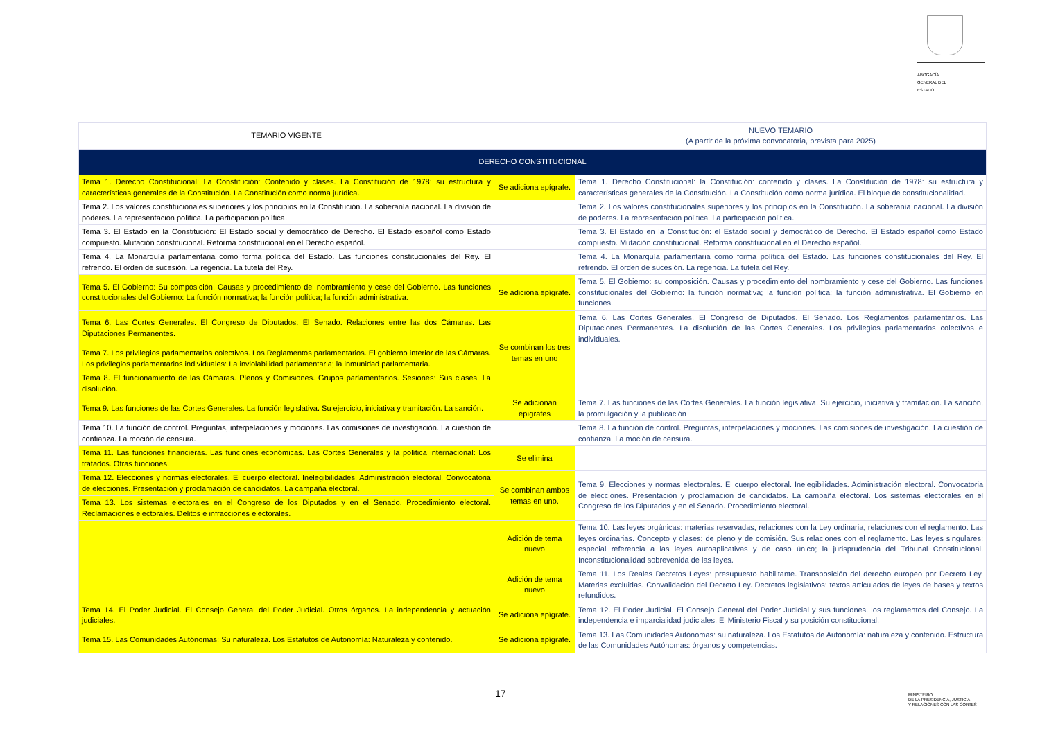ABOGACÍA
GENERAL DEL
ESTADO
| TEMARIO VIGENTE | | NUEVO TEMARIO (A partir de la próxima convocatoria, prevista para 2025) |
| --- | --- | --- |
| DERECHO CONSTITUCIONAL | | |
| Tema 1. Derecho Constitucional: La Constitución: Contenido y clases. La Constitución de 1978: su estructura y características generales de la Constitución. La Constitución como norma jurídica. | Se adiciona epígrafe. | Tema 1. Derecho Constitucional: la Constitución: contenido y clases. La Constitución de 1978: su estructura y características generales de la Constitución. La Constitución como norma jurídica. El bloque de constitucionalidad. |
| Tema 2. Los valores constitucionales superiores y los principios en la Constitución. La soberanía nacional. La división de poderes. La representación política. La participación política. | | Tema 2. Los valores constitucionales superiores y los principios en la Constitución. La soberanía nacional. La división de poderes. La representación política. La participación política. |
| Tema 3. El Estado en la Constitución: El Estado social y democrático de Derecho. El Estado español como Estado compuesto. Mutación constitucional. Reforma constitucional en el Derecho español. | | Tema 3. El Estado en la Constitución: el Estado social y democrático de Derecho. El Estado español como Estado compuesto. Mutación constitucional. Reforma constitucional en el Derecho español. |
| Tema 4. La Monarquía parlamentaria como forma política del Estado. Las funciones constitucionales del Rey. El refrendo. El orden de sucesión. La regencia. La tutela del Rey. | | Tema 4. La Monarquía parlamentaria como forma política del Estado. Las funciones constitucionales del Rey. El refrendo. El orden de sucesión. La regencia. La tutela del Rey. |
| Tema 5. El Gobierno: Su composición. Causas y procedimiento del nombramiento y cese del Gobierno. Las funciones constitucionales del Gobierno: La función normativa; la función política; la función administrativa. | Se adiciona epígrafe. | Tema 5. El Gobierno: su composición. Causas y procedimiento del nombramiento y cese del Gobierno. Las funciones constitucionales del Gobierno: la función normativa; la función política; la función administrativa. El Gobierno en funciones. |
| Tema 6. Las Cortes Generales. El Congreso de Diputados. El Senado. Relaciones entre las dos Cámaras. Las Diputaciones Permanentes. | Se combinan los tres temas en uno | Tema 6. Las Cortes Generales. El Congreso de Diputados. El Senado. Los Reglamentos parlamentarios. Las Diputaciones Permanentes. La disolución de las Cortes Generales. Los privilegios parlamentarios colectivos e individuales. |
| Tema 7. Los privilegios parlamentarios colectivos. Los Reglamentos parlamentarios. El gobierno interior de las Cámaras. Los privilegios parlamentarios individuales: La inviolabilidad parlamentaria; la inmunidad parlamentaria. | | |
| Tema 8. El funcionamiento de las Cámaras. Plenos y Comisiones. Grupos parlamentarios. Sesiones: Sus clases. La disolución. | | |
| Tema 9. Las funciones de las Cortes Generales. La función legislativa. Su ejercicio, iniciativa y tramitación. La sanción. | Se adicionan epígrafes | Tema 7. Las funciones de las Cortes Generales. La función legislativa. Su ejercicio, iniciativa y tramitación. La sanción, la promulgación y la publicación |
| Tema 10. La función de control. Preguntas, interpelaciones y mociones. Las comisiones de investigación. La cuestión de confianza. La moción de censura. | | Tema 8. La función de control. Preguntas, interpelaciones y mociones. Las comisiones de investigación. La cuestión de confianza. La moción de censura. |
| Tema 11. Las funciones financieras. Las funciones económicas. Las Cortes Generales y la política internacional: Los tratados. Otras funciones. | Se elimina | |
| Tema 12. Elecciones y normas electorales. El cuerpo electoral. Inelegibilidades. Administración electoral. Convocatoria de elecciones. Presentación y proclamación de candidatos. La campaña electoral. | Se combinan ambos temas en uno. | Tema 9. Elecciones y normas electorales. El cuerpo electoral. Inelegibilidades. Administración electoral. Convocatoria de elecciones. Presentación y proclamación de candidatos. La campaña electoral. Los sistemas electorales en el Congreso de los Diputados y en el Senado. Procedimiento electoral. |
| Tema 13. Los sistemas electorales en el Congreso de los Diputados y en el Senado. Procedimiento electoral. Reclamaciones electorales. Delitos e infracciones electorales. | | |
| | Adición de tema nuevo | Tema 10. Las leyes orgánicas: materias reservadas, relaciones con la Ley ordinaria, relaciones con el reglamento. Las leyes ordinarias. Concepto y clases: de pleno y de comisión. Sus relaciones con el reglamento. Las leyes singulares: especial referencia a las leyes autoaplicativas y de caso único; la jurisprudencia del Tribunal Constitucional. Inconstitucionalidad sobrevenida de las leyes. |
| | Adición de tema nuevo | Tema 11. Los Reales Decretos Leyes: presupuesto habilitante. Transposición del derecho europeo por Decreto Ley. Materias excluidas. Convalidación del Decreto Ley. Decretos legislativos: textos articulados de leyes de bases y textos refundidos. |
| Tema 14. El Poder Judicial. El Consejo General del Poder Judicial. Otros órganos. La independencia y actuación judiciales. | Se adiciona epígrafe. | Tema 12. El Poder Judicial. El Consejo General del Poder Judicial y sus funciones, los reglamentos del Consejo. La independencia e imparcialidad judiciales. El Ministerio Fiscal y su posición constitucional. |
| Tema 15. Las Comunidades Autónomas: Su naturaleza. Los Estatutos de Autonomía: Naturaleza y contenido. | Se adiciona epígrafe. | Tema 13. Las Comunidades Autónomas: su naturaleza. Los Estatutos de Autonomía: naturaleza y contenido. Estructura de las Comunidades Autónomas: órganos y competencias. |
17
MINISTERIO
DE LA PRESIDENCIA, JUSTICIA
Y RELACIONES CON LAS CORTES